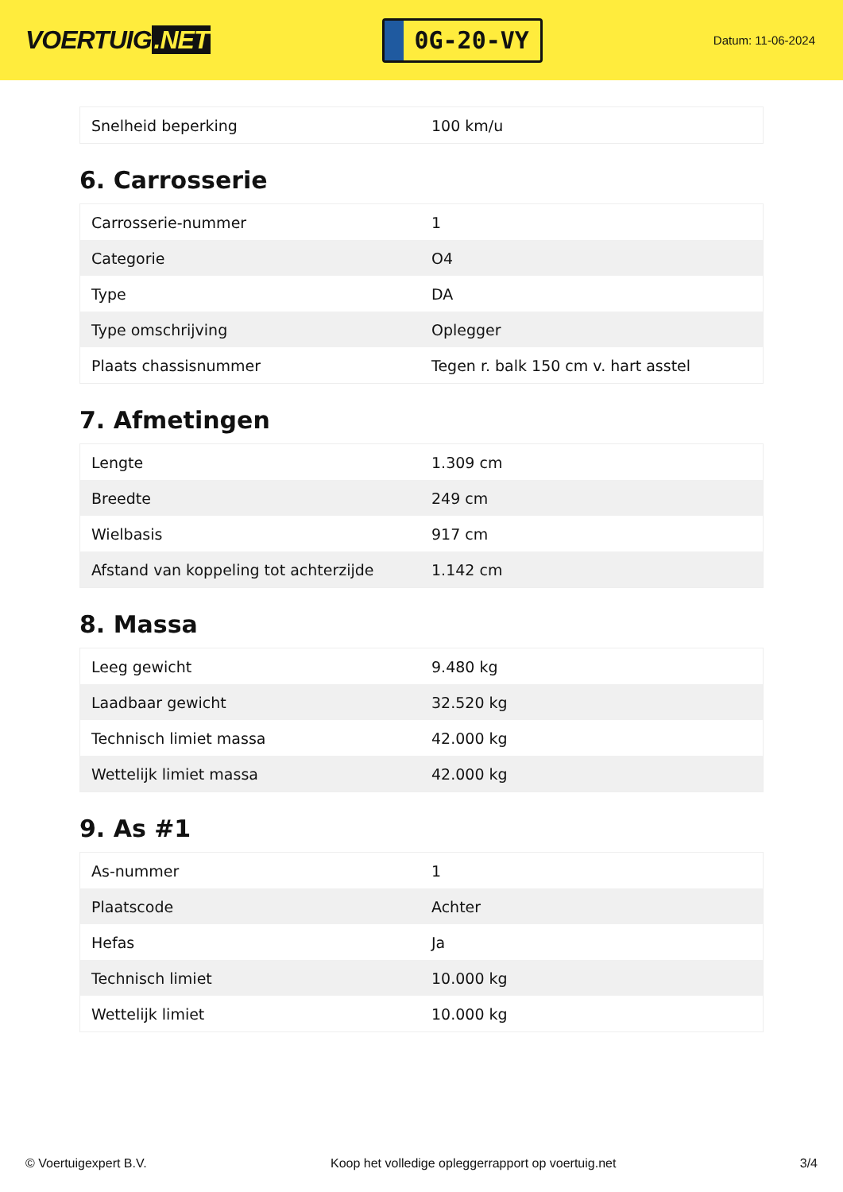VOERTUIG.NET
0G-20-VY
Datum: 11-06-2024
| Snelheid beperking | 100 km/u |
6. Carrosserie
| Carrosserie-nummer | 1 |
| Categorie | O4 |
| Type | DA |
| Type omschrijving | Oplegger |
| Plaats chassisnummer | Tegen r. balk 150 cm v. hart asstel |
7. Afmetingen
| Lengte | 1.309 cm |
| Breedte | 249 cm |
| Wielbasis | 917 cm |
| Afstand van koppeling tot achterzijde | 1.142 cm |
8. Massa
| Leeg gewicht | 9.480 kg |
| Laadbaar gewicht | 32.520 kg |
| Technisch limiet massa | 42.000 kg |
| Wettelijk limiet massa | 42.000 kg |
9. As #1
| As-nummer | 1 |
| Plaatscode | Achter |
| Hefas | Ja |
| Technisch limiet | 10.000 kg |
| Wettelijk limiet | 10.000 kg |
© Voertuigexpert B.V. Koop het volledige opleggerrapport op voertuig.net 3/4